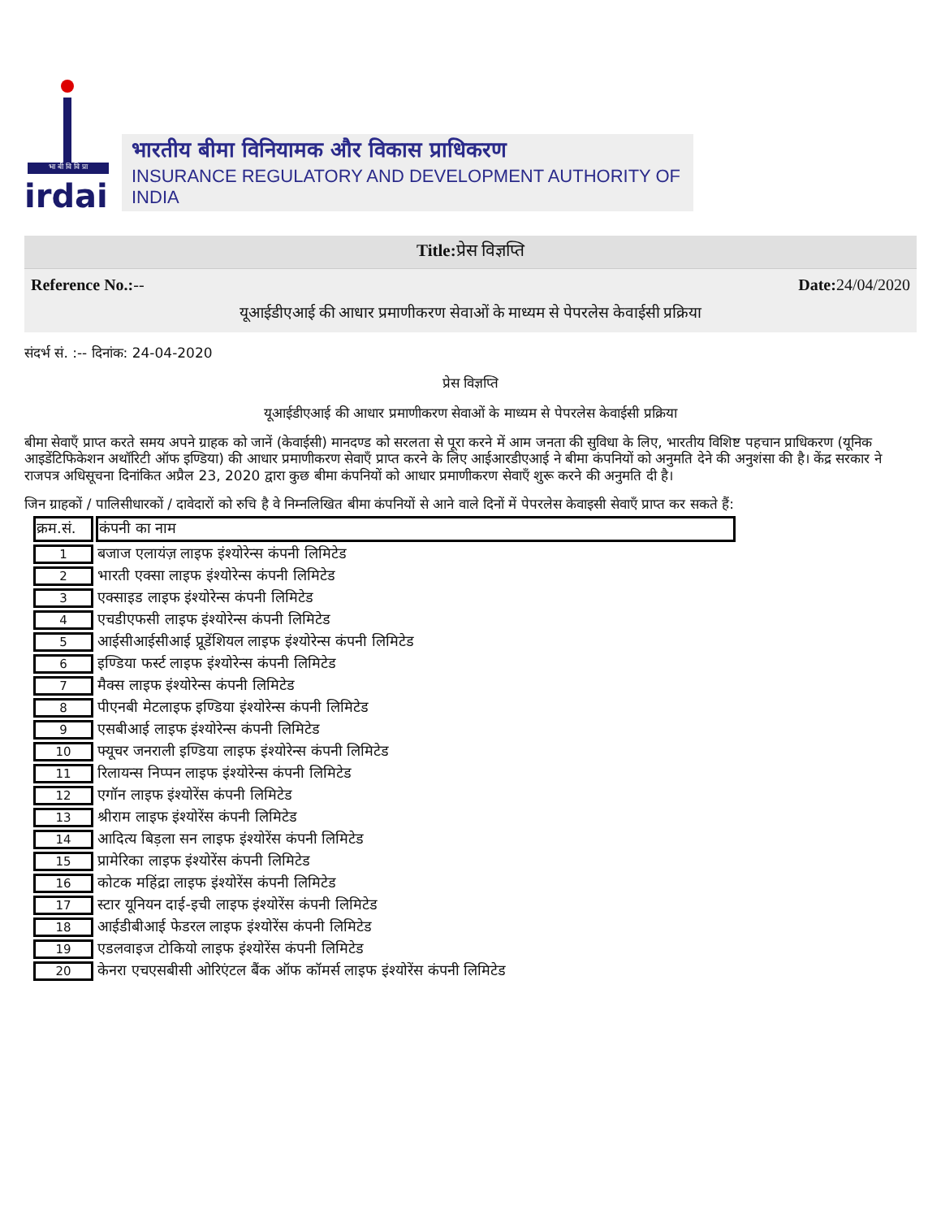भा बी वि वि प्रा
irdai
भारतीय बीमा विनियामक और विकास प्राधिकरण
INSURANCE REGULATORY AND DEVELOPMENT AUTHORITY OF INDIA
Title: प्रेस विज्ञप्ति
Reference No.:-- Date: 24/04/2020
यूआईडीएआई की आधार प्रमाणीकरण सेवाओं के माध्यम से पेपरलेस केवाईसी प्रक्रिया
संदर्भ सं. :-- दिनांक: 24-04-2020
प्रेस विज्ञप्ति
यूआईडीएआई की आधार प्रमाणीकरण सेवाओं के माध्यम से पेपरलेस केवाईसी प्रक्रिया
बीमा सेवाएँ प्राप्त करते समय अपने ग्राहक को जानें (केवाईसी) मानदण्ड को सरलता से पूरा करने में आम जनता की सुविधा के लिए, भारतीय विशिष्ट पहचान प्राधिकरण (यूनिक आइडेंटिफिकेशन अथॉरिटी ऑफ इण्डिया) की आधार प्रमाणीकरण सेवाएँ प्राप्त करने के लिए आईआरडीएआई ने बीमा कंपनियों को अनुमति देने की अनुशंसा की है। केंद्र सरकार ने राजपत्र अधिसूचना दिनांकित अप्रैल 23, 2020 द्वारा कुछ बीमा कंपनियों को आधार प्रमाणीकरण सेवाएँ शुरू करने की अनुमति दी है।
जिन ग्राहकों / पालिसीधारकों / दावेदारों को रुचि है वे निम्नलिखित बीमा कंपनियों से आने वाले दिनों में पेपरलेस केवाइसी सेवाएँ प्राप्त कर सकते हैं:
| क्रम.सं. | कंपनी का नाम |
| --- | --- |
| 1 | बजाज एलायंज़ लाइफ इंश्योरेन्स कंपनी लिमिटेड |
| 2 | भारती एक्सा लाइफ इंश्योरेन्स कंपनी लिमिटेड |
| 3 | एक्साइड लाइफ इंश्योरेन्स कंपनी लिमिटेड |
| 4 | एचडीएफसी लाइफ इंश्योरेन्स कंपनी लिमिटेड |
| 5 | आईसीआईसीआई प्रूडेंशियल लाइफ इंश्योरेन्स कंपनी लिमिटेड |
| 6 | इण्डिया फर्स्ट लाइफ इंश्योरेन्स कंपनी लिमिटेड |
| 7 | मैक्स लाइफ इंश्योरेन्स कंपनी लिमिटेड |
| 8 | पीएनबी मेटलाइफ इण्डिया इंश्योरेन्स कंपनी लिमिटेड |
| 9 | एसबीआई लाइफ इंश्योरेन्स कंपनी लिमिटेड |
| 10 | फ्यूचर जनराली इण्डिया लाइफ इंश्योरेन्स कंपनी लिमिटेड |
| 11 | रिलायन्स निप्पन लाइफ इंश्योरेन्स कंपनी लिमिटेड |
| 12 | एगॉन लाइफ इंश्योरेंस कंपनी लिमिटेड |
| 13 | श्रीराम लाइफ इंश्योरेंस कंपनी लिमिटेड |
| 14 | आदित्य बिड़ला सन लाइफ इंश्योरेंस कंपनी लिमिटेड |
| 15 | प्रामेरिका लाइफ इंश्योरेंस कंपनी लिमिटेड |
| 16 | कोटक महिंद्रा लाइफ इंश्योरेंस कंपनी लिमिटेड |
| 17 | स्टार यूनियन दाई-इची लाइफ इंश्योरेंस कंपनी लिमिटेड |
| 18 | आईडीबीआई फेडरल लाइफ इंश्योरेंस कंपनी लिमिटेड |
| 19 | एडलवाइज टोकियो लाइफ इंश्योरेंस कंपनी लिमिटेड |
| 20 | केनरा एचएसबीसी ओरिएंटल बैंक ऑफ कॉमर्स लाइफ इंश्योरेंस कंपनी लिमिटेड |